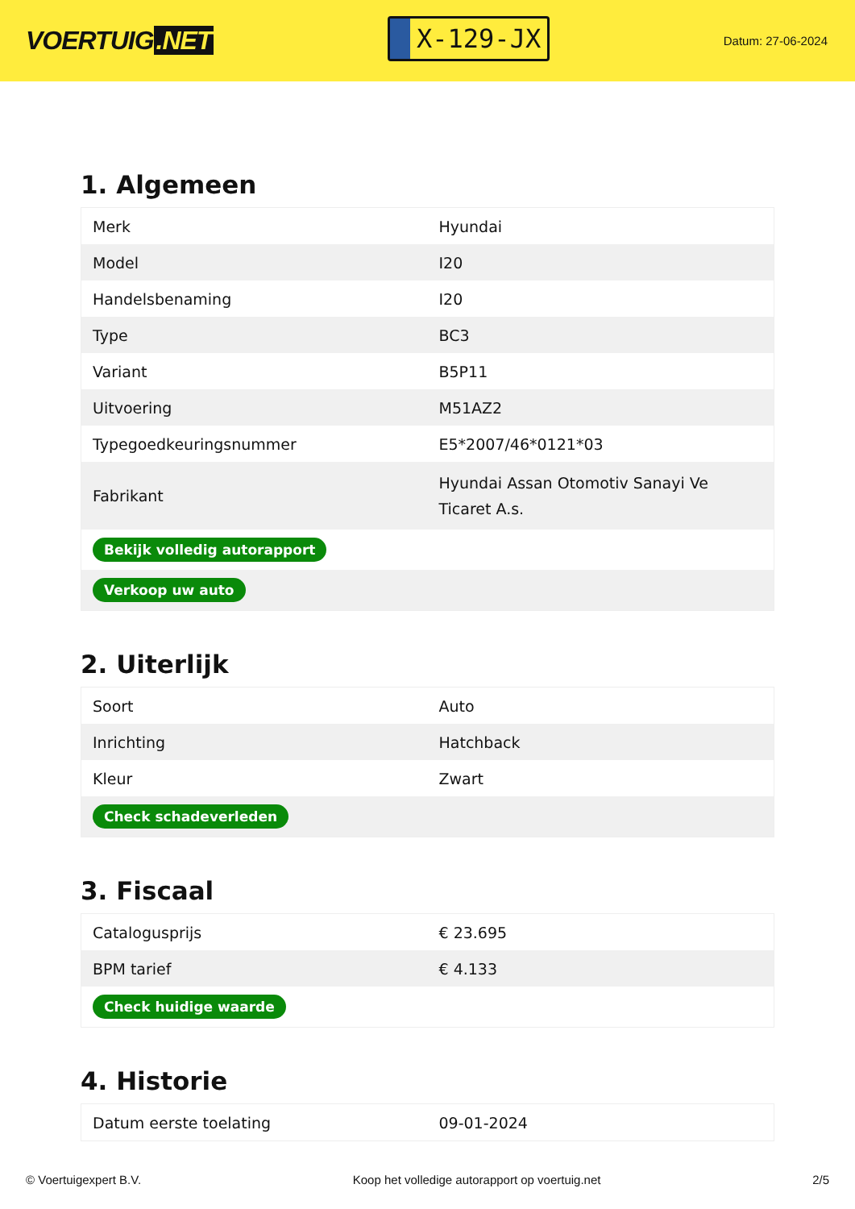VOERTUIG.NET
X-129-JX
Datum: 27-06-2024
1. Algemeen
| Merk | Hyundai |
| Model | I20 |
| Handelsbenaming | I20 |
| Type | BC3 |
| Variant | B5P11 |
| Uitvoering | M51AZ2 |
| Typegoedkeuringsnummer | E5*2007/46*0121*03 |
| Fabrikant | Hyundai Assan Otomotiv Sanayi Ve Ticaret A.s. |
| Bekijk volledig autorapport | |
| Verkoop uw auto | |
2. Uiterlijk
| Soort | Auto |
| Inrichting | Hatchback |
| Kleur | Zwart |
| Check schadeverleden | |
3. Fiscaal
| Catalogusprijs | € 23.695 |
| BPM tarief | € 4.133 |
| Check huidige waarde | |
4. Historie
| Datum eerste toelating | 09-01-2024 |
© Voertuigexpert B.V. Koop het volledige autorapport op voertuig.net 2/5